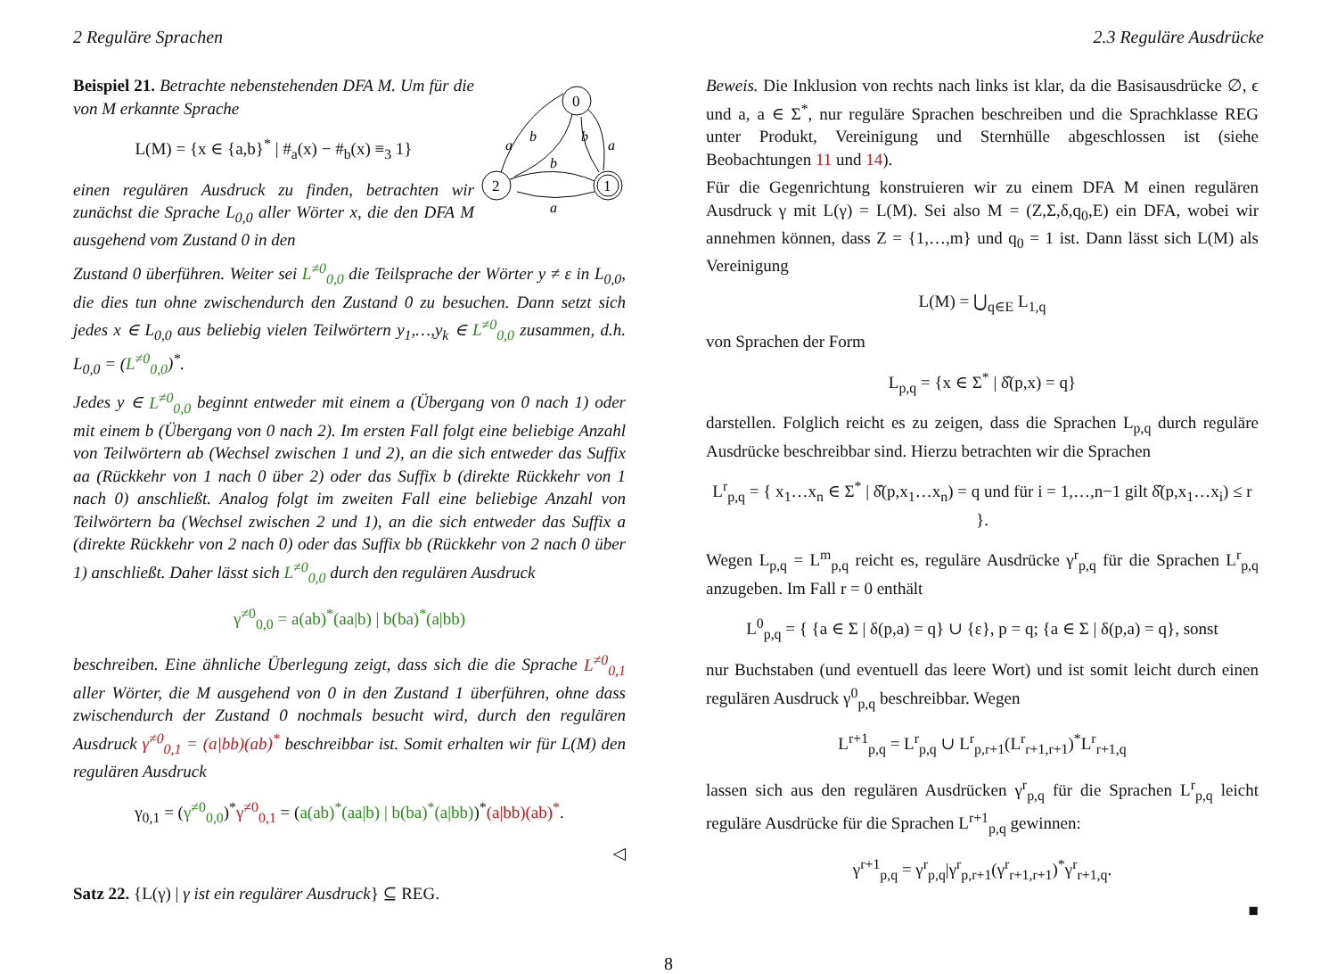2 Reguläre Sprachen 2.3 Reguläre Ausdrücke
Beispiel 21. Betrachte nebenstehenden DFA M. Um für die von M erkannte Sprache
L(M) = {x ∈ {a,b}<sup>*</sup> | #<sub>a</sub>(x) − #<sub>b</sub>(x) ≡<sub>3</sub> 1}
einen regulären Ausdruck zu finden, betrachten wir zunächst die Sprache L<sub>0,0</sub> aller Wörter x, die den DFA M ausgehend vom Zustand 0 in den
0
2
1
a
b
a
b
b
a
Zustand 0 überführen. Weiter sei L<sup>≠0</sup><sub>0,0</sub> die Teilsprache der Wörter y ≠ ε in L<sub>0,0</sub>, die dies tun ohne zwischendurch den Zustand 0 zu besuchen. Dann setzt sich jedes x ∈ L<sub>0,0</sub> aus beliebig vielen Teilwörtern y<sub>1</sub>,…,y<sub>k</sub> ∈ L<sup>≠0</sup><sub>0,0</sub> zusammen, d.h. L<sub>0,0</sub> = (L<sup>≠0</sup><sub>0,0</sub>)<sup>*</sup>.
Jedes y ∈ L<sup>≠0</sup><sub>0,0</sub> beginnt entweder mit einem a (Übergang von 0 nach 1) oder mit einem b (Übergang von 0 nach 2). Im ersten Fall folgt eine beliebige Anzahl von Teilwörtern ab (Wechsel zwischen 1 und 2), an die sich entweder das Suffix aa (Rückkehr von 1 nach 0 über 2) oder das Suffix b (direkte Rückkehr von 1 nach 0) anschließt. Analog folgt im zweiten Fall eine beliebige Anzahl von Teilwörtern ba (Wechsel zwischen 2 und 1), an die sich entweder das Suffix a (direkte Rückkehr von 2 nach 0) oder das Suffix bb (Rückkehr von 2 nach 0 über 1) anschließt. Daher lässt sich L<sup>≠0</sup><sub>0,0</sub> durch den regulären Ausdruck
γ<sup>≠0</sup><sub>0,0</sub> = a(ab)<sup>*</sup>(aa|b) | b(ba)<sup>*</sup>(a|bb)
beschreiben. Eine ähnliche Überlegung zeigt, dass sich die die Sprache L<sup>≠0</sup><sub>0,1</sub> aller Wörter, die M ausgehend von 0 in den Zustand 1 überführen, ohne dass zwischendurch der Zustand 0 nochmals besucht wird, durch den regulären Ausdruck γ<sup>≠0</sup><sub>0,1</sub> = (a|bb)(ab)<sup>*</sup> beschreibbar ist. Somit erhalten wir für L(M) den regulären Ausdruck
γ<sub>0,1</sub> = (γ<sup>≠0</sup><sub>0,0</sub>)<sup>*</sup>γ<sup>≠0</sup><sub>0,1</sub> = (a(ab)<sup>*</sup>(aa|b) | b(ba)<sup>*</sup>(a|bb))<sup>*</sup>(a|bb)(ab)<sup>*</sup>.
◁
Satz 22. {L(γ) | γ ist ein regulärer Ausdruck} ⊆ REG.
Beweis. Die Inklusion von rechts nach links ist klar, da die Basisausdrücke ∅, ϵ und a, a ∈ Σ<sup>*</sup>, nur reguläre Sprachen beschreiben und die Sprachklasse REG unter Produkt, Vereinigung und Sternhülle abgeschlossen ist (siehe Beobachtungen 11 und 14).
Für die Gegenrichtung konstruieren wir zu einem DFA M einen regulären Ausdruck γ mit L(γ) = L(M). Sei also M = (Z,Σ,δ,q<sub>0</sub>,E) ein DFA, wobei wir annehmen können, dass Z = {1,…,m} und q<sub>0</sub> = 1 ist. Dann lässt sich L(M) als Vereinigung
L(M) = ⋃<sub>q∈E</sub> L<sub>1,q</sub>
von Sprachen der Form
L<sub>p,q</sub> = {x ∈ Σ<sup>*</sup> | δ̂(p,x) = q}
darstellen. Folglich reicht es zu zeigen, dass die Sprachen L<sub>p,q</sub> durch reguläre Ausdrücke beschreibbar sind. Hierzu betrachten wir die Sprachen
L<sup>r</sup><sub>p,q</sub> = { x<sub>1</sub>…x<sub>n</sub> ∈ Σ<sup>*</sup> | δ̂(p,x<sub>1</sub>…x<sub>n</sub>) = q und für i = 1,…,n−1 gilt δ̂(p,x<sub>1</sub>…x<sub>i</sub>) ≤ r }.
Wegen L<sub>p,q</sub> = L<sup>m</sup><sub>p,q</sub> reicht es, reguläre Ausdrücke γ<sup>r</sup><sub>p,q</sub> für die Sprachen L<sup>r</sup><sub>p,q</sub> anzugeben. Im Fall r = 0 enthält
L<sup>0</sup><sub>p,q</sub> = { {a ∈ Σ | δ(p,a) = q} ∪ {ε}, p = q; {a ∈ Σ | δ(p,a) = q}, sonst
nur Buchstaben (und eventuell das leere Wort) und ist somit leicht durch einen regulären Ausdruck γ<sup>0</sup><sub>p,q</sub> beschreibbar. Wegen
L<sup>r+1</sup><sub>p,q</sub> = L<sup>r</sup><sub>p,q</sub> ∪ L<sup>r</sup><sub>p,r+1</sub>(L<sup>r</sup><sub>r+1,r+1</sub>)<sup>*</sup>L<sup>r</sup><sub>r+1,q</sub>
lassen sich aus den regulären Ausdrücken γ<sup>r</sup><sub>p,q</sub> für die Sprachen L<sup>r</sup><sub>p,q</sub> leicht reguläre Ausdrücke für die Sprachen L<sup>r+1</sup><sub>p,q</sub> gewinnen:
γ<sup>r+1</sup><sub>p,q</sub> = γ<sup>r</sup><sub>p,q</sub>|γ<sup>r</sup><sub>p,r+1</sub>(γ<sup>r</sup><sub>r+1,r+1</sub>)<sup>*</sup>γ<sup>r</sup><sub>r+1,q</sub>.
■
8